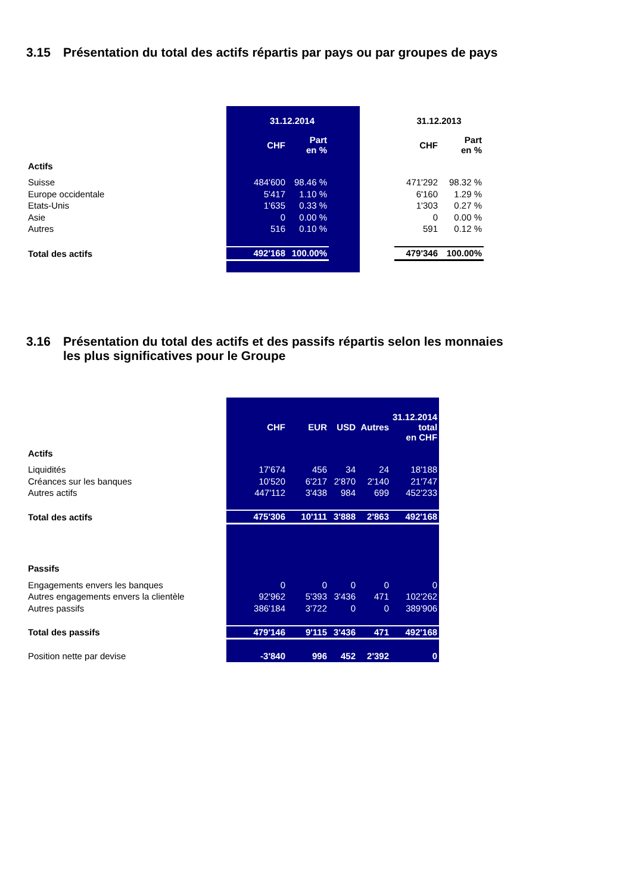3.15 Présentation du total des actifs répartis par pays ou par groupes de pays
| | 31.12.2014 | | | | | 31.12.2013 | |
| | | CHF | Part en % | | | CHF | Part en % |
| Actifs | | | | | | | |
| Suisse | | 484'600 | 98.46 % | | | 471'292 | 98.32 % |
| Europe occidentale | | 5'417 | 1.10 % | | | 6'160 | 1.29 % |
| Etats-Unis | | 1'635 | 0.33 % | | | 1'303 | 0.27 % |
| Asie | | 0 | 0.00 % | | | 0 | 0.00 % |
| Autres | | 516 | 0.10 % | | | 591 | 0.12 % |
| Total des actifs | | 492'168 | 100.00% | | | 479'346 | 100.00% |
3.16 Présentation du total des actifs et des passifs répartis selon les monnaies
les plus significatives pour le Groupe
| | | CHF | EUR | USD | Autres | 31.12.2014 total en CHF |
| Actifs | | | | | | |
| Liquidités | | 17'674 | 456 | 34 | 24 | 18'188 |
| Créances sur les banques | | 10'520 | 6'217 | 2'870 | 2'140 | 21'747 |
| Autres actifs | | 447'112 | 3'438 | 984 | 699 | 452'233 |
| Total des actifs | | 475'306 | 10'111 | 3'888 | 2'863 | 492'168 |
| Passifs | | | | | | |
| Engagements envers les banques | | 0 | 0 | 0 | 0 | 0 |
| Autres engagements envers la clientèle | | 92'962 | 5'393 | 3'436 | 471 | 102'262 |
| Autres passifs | | 386'184 | 3'722 | 0 | 0 | 389'906 |
| Total des passifs | | 479'146 | 9'115 | 3'436 | 471 | 492'168 |
| Position nette par devise | | -3'840 | 996 | 452 | 2'392 | 0 |